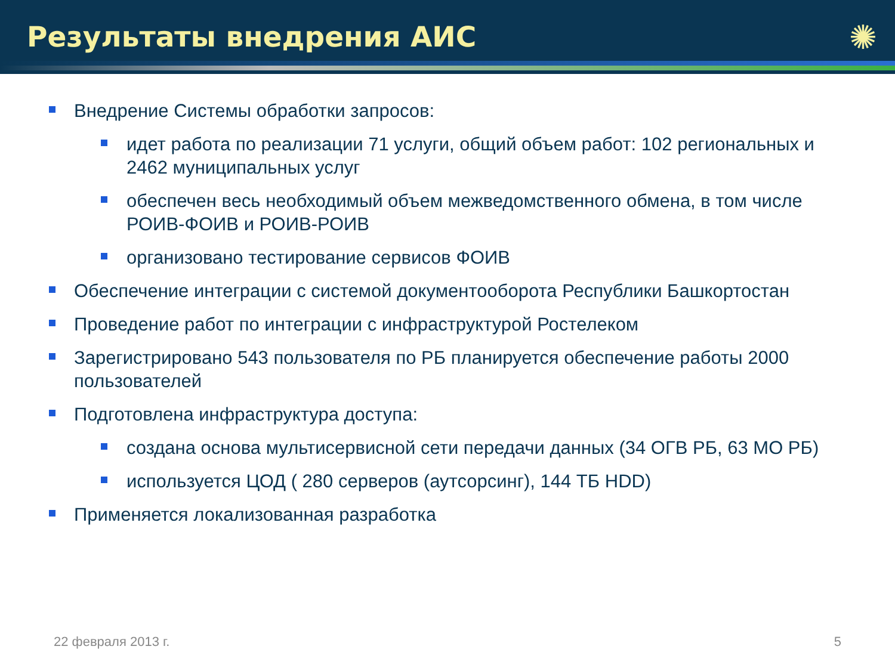Результаты внедрения АИС
✺
Внедрение Системы обработки запросов:
идет работа по реализации 71 услуги, общий объем работ: 102 региональных и 2462 муниципальных услуг
обеспечен весь необходимый объем межведомственного обмена, в том числе РОИВ-ФОИВ и РОИВ-РОИВ
организовано тестирование сервисов ФОИВ
Обеспечение интеграции с системой документооборота Республики Башкортостан
Проведение работ по интеграции с инфраструктурой Ростелеком
Зарегистрировано 543 пользователя по РБ планируется обеспечение работы 2000 пользователей
Подготовлена инфраструктура доступа:
создана основа мультисервисной сети передачи данных (34 ОГВ РБ, 63 МО РБ)
используется ЦОД ( 280 серверов (аутсорсинг), 144 ТБ HDD)
Применяется локализованная разработка
22 февраля 2013 г. 5